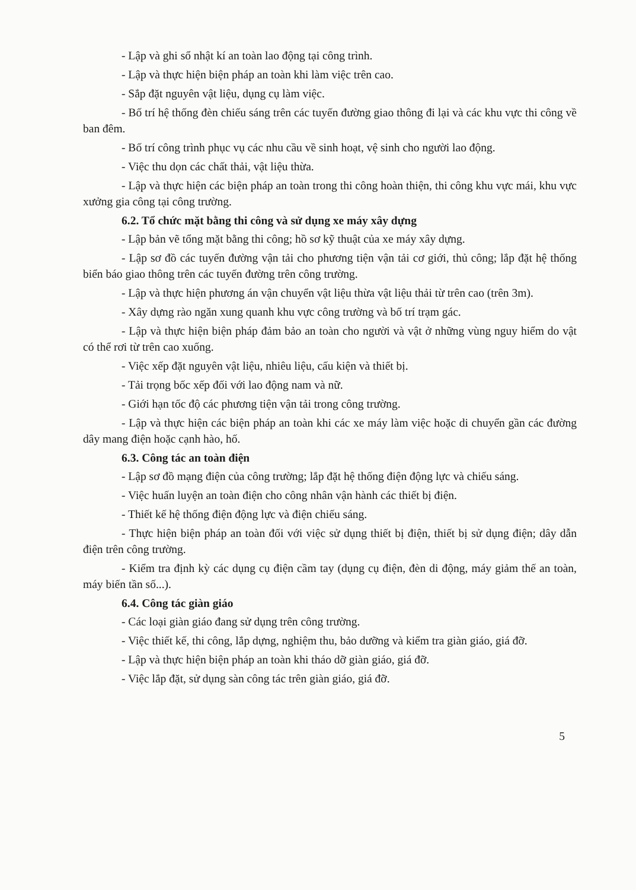- Lập và ghi sổ nhật kí an toàn lao động tại công trình.
- Lập và thực hiện biện pháp an toàn khi làm việc trên cao.
- Sắp đặt nguyên vật liệu, dụng cụ làm việc.
- Bố trí hệ thống đèn chiếu sáng trên các tuyến đường giao thông đi lại và các khu vực thi công về ban đêm.
- Bố trí công trình phục vụ các nhu cầu về sinh hoạt, vệ sinh cho người lao động.
- Việc thu dọn các chất thải, vật liệu thừa.
- Lập và thực hiện các biện pháp an toàn trong thi công hoàn thiện, thi công khu vực mái, khu vực xưởng gia công tại công trường.
6.2. Tổ chức mặt bằng thi công và sử dụng xe máy xây dựng
- Lập bản vẽ tổng mặt bằng thi công; hồ sơ kỹ thuật của xe máy xây dựng.
- Lập sơ đồ các tuyến đường vận tải cho phương tiện vận tải cơ giới, thủ công; lắp đặt hệ thống biển báo giao thông trên các tuyến đường trên công trường.
- Lập và thực hiện phương án vận chuyển vật liệu thừa vật liệu thải từ trên cao (trên 3m).
- Xây dựng rào ngăn xung quanh khu vực công trường và bố trí trạm gác.
- Lập và thực hiện biện pháp đảm bảo an toàn cho người và vật ở những vùng nguy hiểm do vật có thể rơi từ trên cao xuống.
- Việc xếp đặt nguyên vật liệu, nhiêu liệu, cấu kiện và thiết bị.
- Tải trọng bốc xếp đối với lao động nam và nữ.
- Giới hạn tốc độ các phương tiện vận tải trong công trường.
- Lập và thực hiện các biện pháp an toàn khi các xe máy làm việc hoặc di chuyển gần các đường dây mang điện hoặc cạnh hào, hố.
6.3. Công tác an toàn điện
- Lập sơ đồ mạng điện của công trường; lắp đặt hệ thống điện động lực và chiếu sáng.
- Việc huấn luyện an toàn điện cho công nhân vận hành các thiết bị điện.
- Thiết kế hệ thống điện động lực và điện chiếu sáng.
- Thực hiện biện pháp an toàn đối với việc sử dụng thiết bị điện, thiết bị sử dụng điện; dây dẫn điện trên công trường.
- Kiểm tra định kỳ các dụng cụ điện cầm tay (dụng cụ điện, đèn di động, máy giảm thế an toàn, máy biến tần số...).
6.4. Công tác giàn giáo
- Các loại giàn giáo đang sử dụng trên công trường.
- Việc thiết kế, thi công, lắp dựng, nghiệm thu, bảo dưỡng và kiểm tra giàn giáo, giá đỡ.
- Lập và thực hiện biện pháp an toàn khi tháo dỡ giàn giáo, giá đỡ.
- Việc lắp đặt, sử dụng sàn công tác trên giàn giáo, giá đỡ.
5